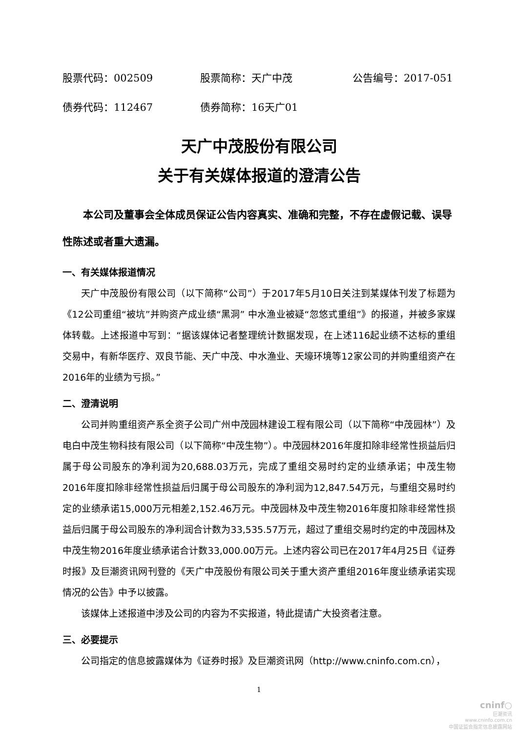股票代码：002509 股票简称：天广中茂 公告编号：2017-051
债券代码：112467 债券简称：16天广01
天广中茂股份有限公司
关于有关媒体报道的澄清公告
本公司及董事会全体成员保证公告内容真实、准确和完整，不存在虚假记载、误导性陈述或者重大遗漏。
一、有关媒体报道情况
天广中茂股份有限公司（以下简称“公司”）于2017年5月10日关注到某媒体刊发了标题为《12公司重组“被坑”并购资产成业绩“黑洞” 中水渔业被疑“忽悠式重组”》的报道，并被多家媒体转载。上述报道中写到：“据该媒体记者整理统计数据发现，在上述116起业绩不达标的重组交易中，有新华医疗、双良节能、天广中茂、中水渔业、天壕环境等12家公司的并购重组资产在2016年的业绩为亏损。”
二、澄清说明
公司并购重组资产系全资子公司广州中茂园林建设工程有限公司（以下简称“中茂园林”）及电白中茂生物科技有限公司（以下简称“中茂生物”）。中茂园林2016年度扣除非经常性损益后归属于母公司股东的净利润为20,688.03万元，完成了重组交易时约定的业绩承诺；中茂生物2016年度扣除非经常性损益后归属于母公司股东的净利润为12,847.54万元，与重组交易时约定的业绩承诺15,000万元相差2,152.46万元。中茂园林及中茂生物2016年度扣除非经常性损益后归属于母公司股东的净利润合计数为33,535.57万元，超过了重组交易时约定的中茂园林及中茂生物2016年度业绩承诺合计数33,000.00万元。上述内容公司已在2017年4月25日《证券时报》及巨潮资讯网刊登的《天广中茂股份有限公司关于重大资产重组2016年度业绩承诺实现情况的公告》中予以披露。
该媒体上述报道中涉及公司的内容为不实报道，特此提请广大投资者注意。
三、必要提示
公司指定的信息披露媒体为《证券时报》及巨潮资讯网（http://www.cninfo.com.cn），
1
cninf○
巨潮资讯
www.cninfo.com.cn
中国证监会指定信息披露网站